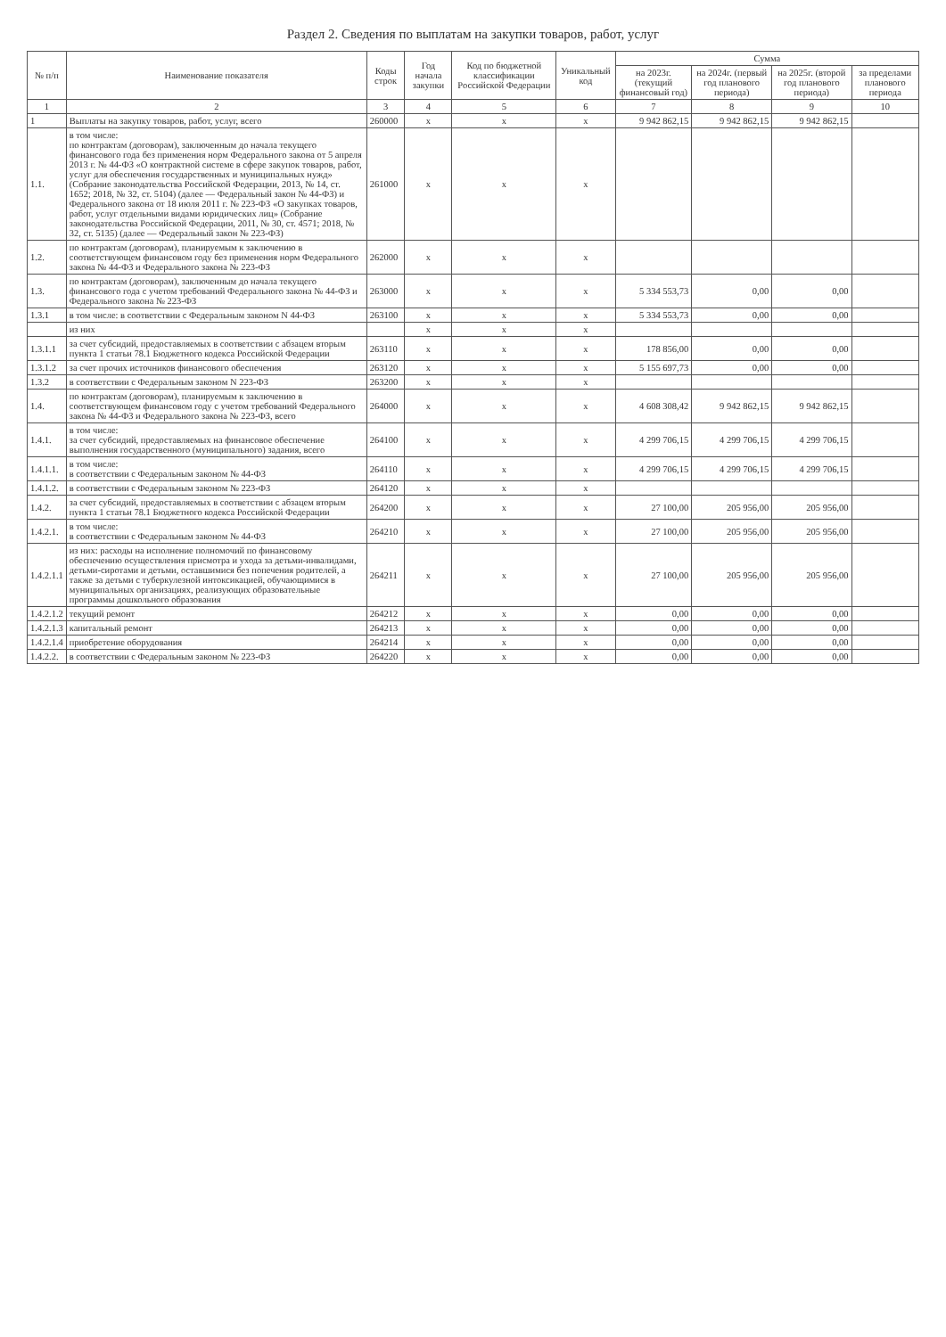Раздел 2. Сведения по выплатам на закупки товаров, работ, услуг
| № п/п | Наименование показателя | Коды строк | Год начала закупки | Код по бюджетной классификации Российской Федерации | Уникальный код | Сумма | | | |
| --- | --- | --- | --- | --- | --- | --- | --- | --- | --- |
| | | | | | | на 2023г. (текущий финансовый год) | на 2024г. (первый год планового периода) | на 2025г. (второй год планового периода) | за пределами планового периода |
| 1 | 2 | 3 | 4 | 5 | 6 | 7 | 8 | 9 | 10 |
| 1 | Выплаты на закупку товаров, работ, услуг, всего | 260000 | x | x | x | 9 942 862,15 | 9 942 862,15 | 9 942 862,15 | |
| 1.1. | в том числе: по контрактам (договорам), заключенным до начала текущего финансового года без применения норм Федерального закона от 5 апреля 2013 г. № 44-ФЗ «О контрактной системе в сфере закупок товаров, работ, услуг для обеспечения государственных и муниципальных нужд» (Собрание законодательства Российской Федерации, 2013, № 14, ст. 1652; 2018, № 32, ст. 5104) (далее — Федеральный закон № 44-ФЗ) и Федерального закона от 18 июля 2011 г. № 223-ФЗ «О закупках товаров, работ, услуг отдельными видами юридических лиц» (Собрание законодательства Российской Федерации, 2011, № 30, ст. 4571; 2018, № 32, ст. 5135) (далее — Федеральный закон № 223-ФЗ) | 261000 | x | x | x | | | | |
| 1.2. | по контрактам (договорам), планируемым к заключению в соответствующем финансовом году без применения норм Федерального закона № 44-ФЗ и Федерального закона № 223-ФЗ | 262000 | x | x | x | | | | |
| 1.3. | по контрактам (договорам), заключенным до начала текущего финансового года с учетом требований Федерального закона № 44-ФЗ и Федерального закона № 223-ФЗ | 263000 | x | x | x | 5 334 553,73 | 0,00 | 0,00 | |
| 1.3.1 | в том числе: в соответствии с Федеральным законом N 44-ФЗ | 263100 | x | x | x | 5 334 553,73 | 0,00 | 0,00 | |
| | из них | | x | x | x | | | | |
| 1.3.1.1 | за счет субсидий, предоставляемых в соответствии с абзацем вторым пункта 1 статьи 78.1 Бюджетного кодекса Российской Федерации | 263110 | x | x | x | 178 856,00 | 0,00 | 0,00 | |
| 1.3.1.2 | за счет прочих источников финансового обеспечения | 263120 | x | x | x | 5 155 697,73 | 0,00 | 0,00 | |
| 1.3.2 | в соответствии с Федеральным законом N 223-ФЗ | 263200 | x | x | x | | | | |
| 1.4. | по контрактам (договорам), планируемым к заключению в соответствующем финансовом году с учетом требований Федерального закона № 44-ФЗ и Федерального закона № 223-ФЗ, всего | 264000 | x | x | x | 4 608 308,42 | 9 942 862,15 | 9 942 862,15 | |
| 1.4.1. | в том числе: за счет субсидий, предоставляемых на финансовое обеспечение выполнения государственного (муниципального) задания, всего | 264100 | x | x | x | 4 299 706,15 | 4 299 706,15 | 4 299 706,15 | |
| 1.4.1.1. | в том числе: в соответствии с Федеральным законом № 44-ФЗ | 264110 | x | x | x | 4 299 706,15 | 4 299 706,15 | 4 299 706,15 | |
| 1.4.1.2. | в соответствии с Федеральным законом № 223-ФЗ | 264120 | x | x | x | | | | |
| 1.4.2. | за счет субсидий, предоставляемых в соответствии с абзацем вторым пункта 1 статьи 78.1 Бюджетного кодекса Российской Федерации | 264200 | x | x | x | 27 100,00 | 205 956,00 | 205 956,00 | |
| 1.4.2.1. | в том числе: в соответствии с Федеральным законом № 44-ФЗ | 264210 | x | x | x | 27 100,00 | 205 956,00 | 205 956,00 | |
| 1.4.2.1.1 | из них: расходы на исполнение полномочий по финансовому обеспечению осуществления присмотра и ухода за детьми-инвалидами, детьми-сиротами и детьми, оставшимися без попечения родителей, а также за детьми с туберкулезной интоксикацией, обучающимися в муниципальных организациях, реализующих образовательные программы дошкольного образования | 264211 | x | x | x | 27 100,00 | 205 956,00 | 205 956,00 | |
| 1.4.2.1.2 | текущий ремонт | 264212 | x | x | x | 0,00 | 0,00 | 0,00 | |
| 1.4.2.1.3 | капитальный ремонт | 264213 | x | x | x | 0,00 | 0,00 | 0,00 | |
| 1.4.2.1.4 | приобретение оборудования | 264214 | x | x | x | 0,00 | 0,00 | 0,00 | |
| 1.4.2.2. | в соответствии с Федеральным законом № 223-ФЗ | 264220 | x | x | x | 0,00 | 0,00 | 0,00 | |